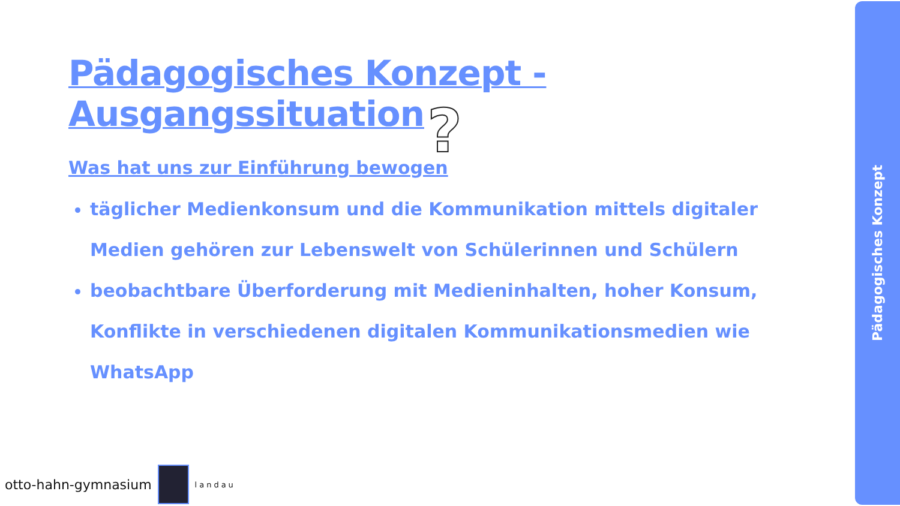Pädagogisches Konzept - Ausgangssituation
Was hat uns zur Einführung bewogen
täglicher Medienkonsum und die Kommunikation mittels digitaler Medien gehören zur Lebenswelt von Schülerinnen und Schülern
beobachtbare Überforderung mit Medieninhalten, hoher Konsum, Konflikte in verschiedenen digitalen Kommunikationsmedien wie WhatsApp
?
otto-hahn-gymnasium
landau
Pädagogisches Konzept